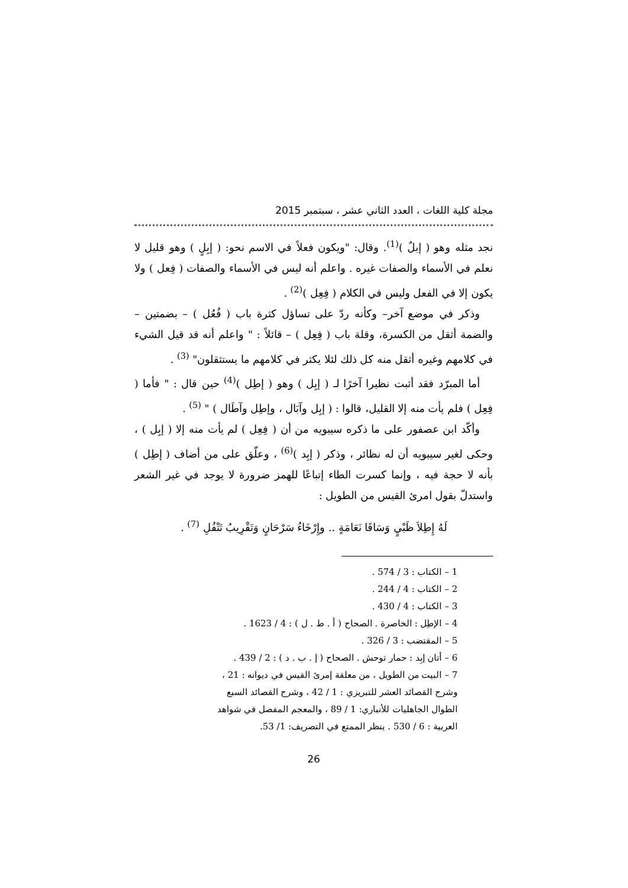مجلة كلية اللغات ، العدد الثاني عشر ، سبتمبر 2015
نجد مثله وهو ( إبلٌ )<sup>(1)</sup>. وقال: "ويكون فعلاً في الاسم نحو: ( إبِلٍ ) وهو قليل لا نعلم في الأسماء والصفات غيره . واعلم أنه ليس في الأسماء والصفات ( فِعل ) ولا يكون إلا في الفعل وليس في الكلام ( فِعِل )<sup>(2)</sup> .
وذكر في موضع آخر– وكأنه ردّ على تساؤل كثرة باب ( فُعُل ) – بضمتين – والضمة أثقل من الكسرة، وقلة باب ( فِعِل ) – قائلاً : " واعلم أنه قد قيل الشيء في كلامهم وغيره أثقل منه كل ذلك لئلا يكثر في كلامهم ما يستثقلون" <sup>(3)</sup> .
أما المبرّد فقد أثبت نظيرا آخرًا لـ ( إبِل ) وهو ( إطِل )<sup>(4)</sup> حين قال : " فأما ( فِعِل ) فلم يأت منه إلا القليل، قالوا : ( إبِل وآبَال ، وإطِل وآطَال ) " <sup>(5)</sup> .
وأكّد ابن عصفور على ما ذكره سيبويه من أن ( فِعِل ) لم يأت منه إلا ( إبِل ) ، وحكى لغير سيبويه أن له نظائر ، وذكر ( إبِد )<sup>(6)</sup> ، وعلّق على من أضاف ( إطِل ) بأنه لا حجة فيه ، وإنما كسرت الطاء إتباعًا للهمز ضرورة لا يوجد في غير الشعر واستدلّ بقول امرئ القيس من الطويل :
لَهُ إِطِلاَ ظَبْيٍ وَسَاقَا نَعَامَةٍ .. وإِرْخَاءُ سَرْحَانٍ وَتَقْرِيبُ تَتْفُلِ <sup>(7)</sup> .
1 – الكتاب : 3 / 574 .
2 – الكتاب : 4 / 244 .
3 – الكتاب : 4 / 430 .
4 – الإطِل : الخاصرة . الصحاح ( أ . ط . ل ) : 4 / 1623 .
5 – المقتضب : 3 / 326 .
6 – أتان إبِد : حمار توحش . الصحاح ( إ . ب . د ) : 2 / 439 .
7 – البيت من الطويل ، من معلقة إمرئ القيس في ديوانه : 21 ، وشرح القصائد العشر للتبريزي : 1 / 42 ، وشرح القصائد السبع الطوال الجاهليات للأنباري: 1 / 89 ، والمعجم المفصل في شواهد العربية : 6 / 530 . ينظر الممتع في التصريف: 1/ 53.
26